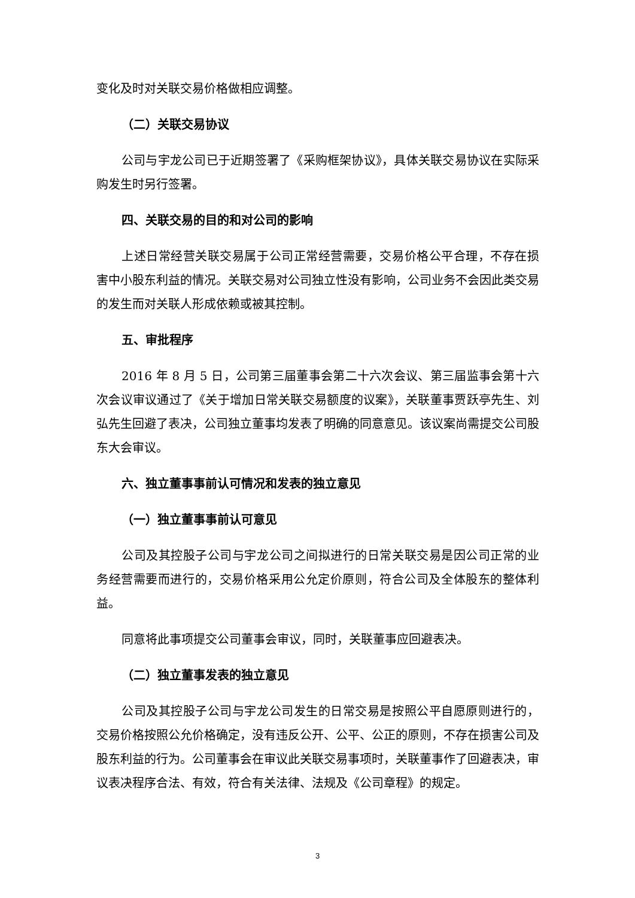变化及时对关联交易价格做相应调整。
（二）关联交易协议
公司与宇龙公司已于近期签署了《采购框架协议》，具体关联交易协议在实际采购发生时另行签署。
四、关联交易的目的和对公司的影响
上述日常经营关联交易属于公司正常经营需要，交易价格公平合理，不存在损害中小股东利益的情况。关联交易对公司独立性没有影响，公司业务不会因此类交易的发生而对关联人形成依赖或被其控制。
五、审批程序
2016 年 8 月 5 日，公司第三届董事会第二十六次会议、第三届监事会第十六次会议审议通过了《关于增加日常关联交易额度的议案》，关联董事贾跃亭先生、刘弘先生回避了表决，公司独立董事均发表了明确的同意意见。该议案尚需提交公司股东大会审议。
六、独立董事事前认可情况和发表的独立意见
（一）独立董事事前认可意见
公司及其控股子公司与宇龙公司之间拟进行的日常关联交易是因公司正常的业务经营需要而进行的，交易价格采用公允定价原则，符合公司及全体股东的整体利益。
同意将此事项提交公司董事会审议，同时，关联董事应回避表决。
（二）独立董事发表的独立意见
公司及其控股子公司与宇龙公司发生的日常交易是按照公平自愿原则进行的，交易价格按照公允价格确定，没有违反公开、公平、公正的原则，不存在损害公司及股东利益的行为。公司董事会在审议此关联交易事项时，关联董事作了回避表决，审议表决程序合法、有效，符合有关法律、法规及《公司章程》的规定。
3